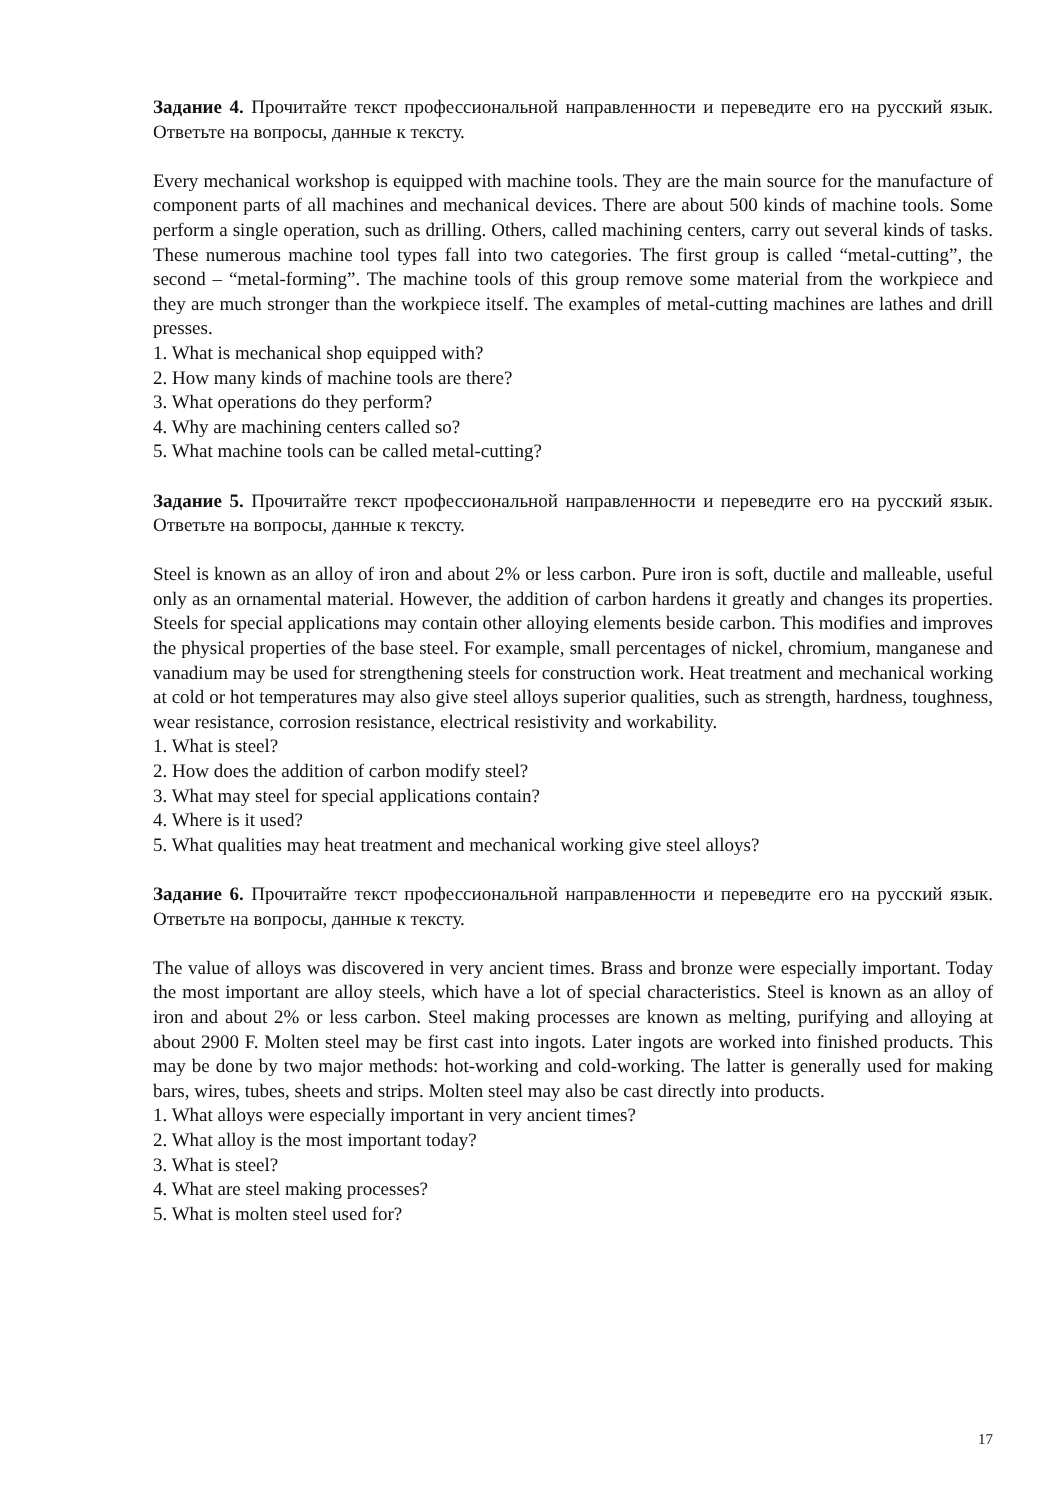Задание 4. Прочитайте текст профессиональной направленности и переведите его на русский язык. Ответьте на вопросы, данные к тексту.
Every mechanical workshop is equipped with machine tools. They are the main source for the manufacture of component parts of all machines and mechanical devices. There are about 500 kinds of machine tools. Some perform a single operation, such as drilling. Others, called machining centers, carry out several kinds of tasks. These numerous machine tool types fall into two categories. The first group is called “metal-cutting”, the second – “metal-forming”. The machine tools of this group remove some material from the workpiece and they are much stronger than the workpiece itself. The examples of metal-cutting machines are lathes and drill presses.
1. What is mechanical shop equipped with?
2. How many kinds of machine tools are there?
3. What operations do they perform?
4. Why are machining centers called so?
5. What machine tools can be called metal-cutting?
Задание 5. Прочитайте текст профессиональной направленности и переведите его на русский язык. Ответьте на вопросы, данные к тексту.
Steel is known as an alloy of iron and about 2% or less carbon. Pure iron is soft, ductile and malleable, useful only as an ornamental material. However, the addition of carbon hardens it greatly and changes its properties. Steels for special applications may contain other alloying elements beside carbon. This modifies and improves the physical properties of the base steel. For example, small percentages of nickel, chromium, manganese and vanadium may be used for strengthening steels for construction work. Heat treatment and mechanical working at cold or hot temperatures may also give steel alloys superior qualities, such as strength, hardness, toughness, wear resistance, corrosion resistance, electrical resistivity and workability.
1. What is steel?
2. How does the addition of carbon modify steel?
3. What may steel for special applications contain?
4. Where is it used?
5. What qualities may heat treatment and mechanical working give steel alloys?
Задание 6. Прочитайте текст профессиональной направленности и переведите его на русский язык. Ответьте на вопросы, данные к тексту.
The value of alloys was discovered in very ancient times. Brass and bronze were especially important. Today the most important are alloy steels, which have a lot of special characteristics. Steel is known as an alloy of iron and about 2% or less carbon. Steel making processes are known as melting, purifying and alloying at about 2900 F. Molten steel may be first cast into ingots. Later ingots are worked into finished products. This may be done by two major methods: hot-working and cold-working. The latter is generally used for making bars, wires, tubes, sheets and strips. Molten steel may also be cast directly into products.
1. What alloys were especially important in very ancient times?
2. What alloy is the most important today?
3. What is steel?
4. What are steel making processes?
5. What is molten steel used for?
17